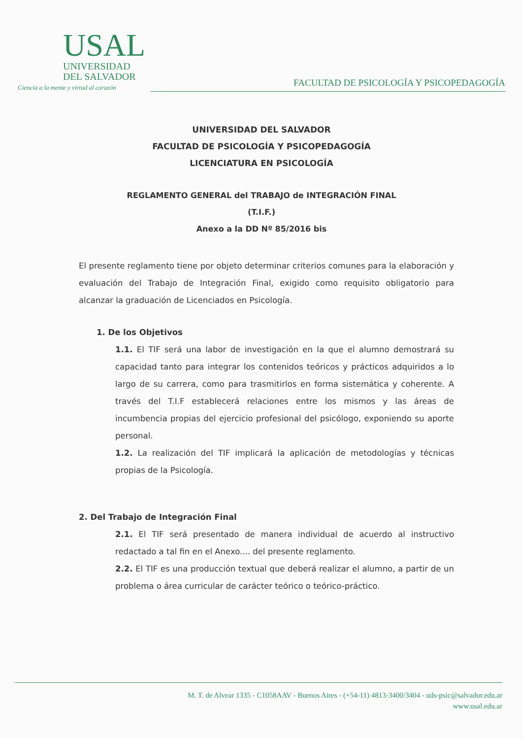USAL
UNIVERSIDAD
DEL SALVADOR
Ciencia a la mente y virtud al corazón
FACULTAD DE PSICOLOGÍA Y PSICOPEDAGOGÍA
UNIVERSIDAD DEL SALVADOR
FACULTAD DE PSICOLOGÍA Y PSICOPEDAGOGÍA
LICENCIATURA EN PSICOLOGÍA
REGLAMENTO GENERAL del TRABAJO de INTEGRACIÓN FINAL
(T.I.F.)
Anexo a la DD Nº 85/2016 bis
El presente reglamento tiene por objeto determinar criterios comunes para la elaboración y evaluación del Trabajo de Integración Final, exigido como requisito obligatorio para alcanzar la graduación de Licenciados en Psicología.
1. De los Objetivos
1.1. El TIF será una labor de investigación en la que el alumno demostrará su capacidad tanto para integrar los contenidos teóricos y prácticos adquiridos a lo largo de su carrera, como para trasmitirlos en forma sistemática y coherente. A través del T.I.F establecerá relaciones entre los mismos y las áreas de incumbencia propias del ejercicio profesional del psicólogo, exponiendo su aporte personal.
1.2. La realización del TIF implicará la aplicación de metodologías y técnicas propias de la Psicología.
2. Del Trabajo de Integración Final
2.1. El TIF será presentado de manera individual de acuerdo al instructivo redactado a tal fin en el Anexo.... del presente reglamento.
2.2. El TIF es una producción textual que deberá realizar el alumno, a partir de un problema o área curricular de carácter teórico o teórico-práctico.
M. T. de Alvear 1335 - C1058AAV - Buenos Aires - (+54-11) 4813-3400/3404 - uds-psic@salvador.edu.ar
www.usal.edu.ar